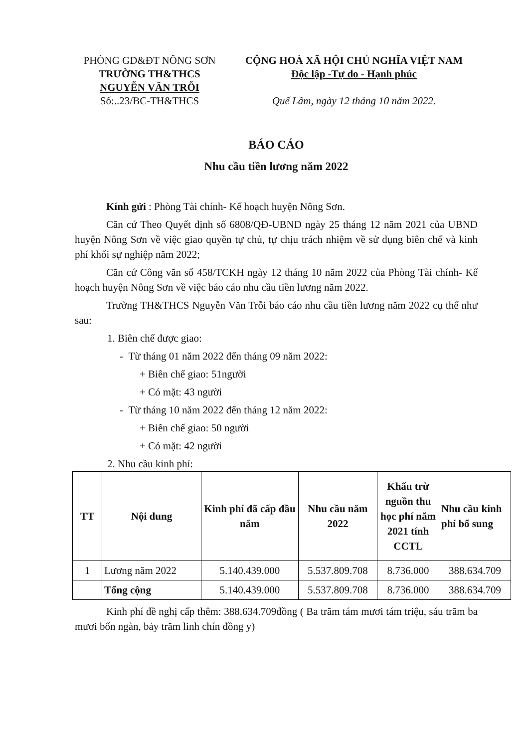PHÒNG GD&ĐT NÔNG SƠN
TRƯỜNG TH&THCS
NGUYỄN VĂN TRỖI
Số:..23/BC-TH&THCS
CỘNG HOÀ XÃ HỘI CHỦ NGHĨA VIỆT NAM
Độc lập -Tự do - Hạnh phúc
Quế Lâm, ngày 12 tháng 10 năm 2022.
BÁO CÁO
Nhu cầu tiền lương năm 2022
Kính gửi : Phòng Tài chính- Kế hoạch huyện Nông Sơn.
Căn cứ Theo Quyết định số 6808/QĐ-UBND ngày 25 tháng 12 năm 2021 của UBND huyện Nông Sơn về việc giao quyền tự chủ, tự chịu trách nhiệm về sử dụng biên chế và kinh phí khối sự nghiệp năm 2022;
Căn cứ Công văn số 458/TCKH ngày 12 tháng 10 năm 2022 của Phòng Tài chính- Kế hoạch huyện Nông Sơn về việc báo cáo nhu cầu tiền lương năm 2022.
Trường TH&THCS Nguyễn Văn Trỗi báo cáo nhu cầu tiền lương năm 2022 cụ thể như sau:
1. Biên chế được giao:
- Từ tháng 01 năm 2022 đến tháng 09 năm 2022:
+ Biên chế giao: 51người
+ Có mặt: 43 người
- Từ tháng 10 năm 2022 đến tháng 12 năm 2022:
+ Biên chế giao: 50 người
+ Có mặt: 42 người
2. Nhu cầu kinh phí:
| TT | Nội dung | Kinh phí đã cấp đầu năm | Nhu cầu năm 2022 | Khấu trừ nguồn thu học phí năm 2021 tính CCTL | Nhu cầu kinh phí bổ sung |
| --- | --- | --- | --- | --- | --- |
| 1 | Lương năm 2022 | 5.140.439.000 | 5.537.809.708 | 8.736.000 | 388.634.709 |
| | Tổng cộng | 5.140.439.000 | 5.537.809.708 | 8.736.000 | 388.634.709 |
Kinh phí đề nghị cấp thêm: 388.634.709đồng ( Ba trăm tám mươi tám triệu, sáu trăm ba mươi bốn ngàn, bảy trăm linh chín đồng y)